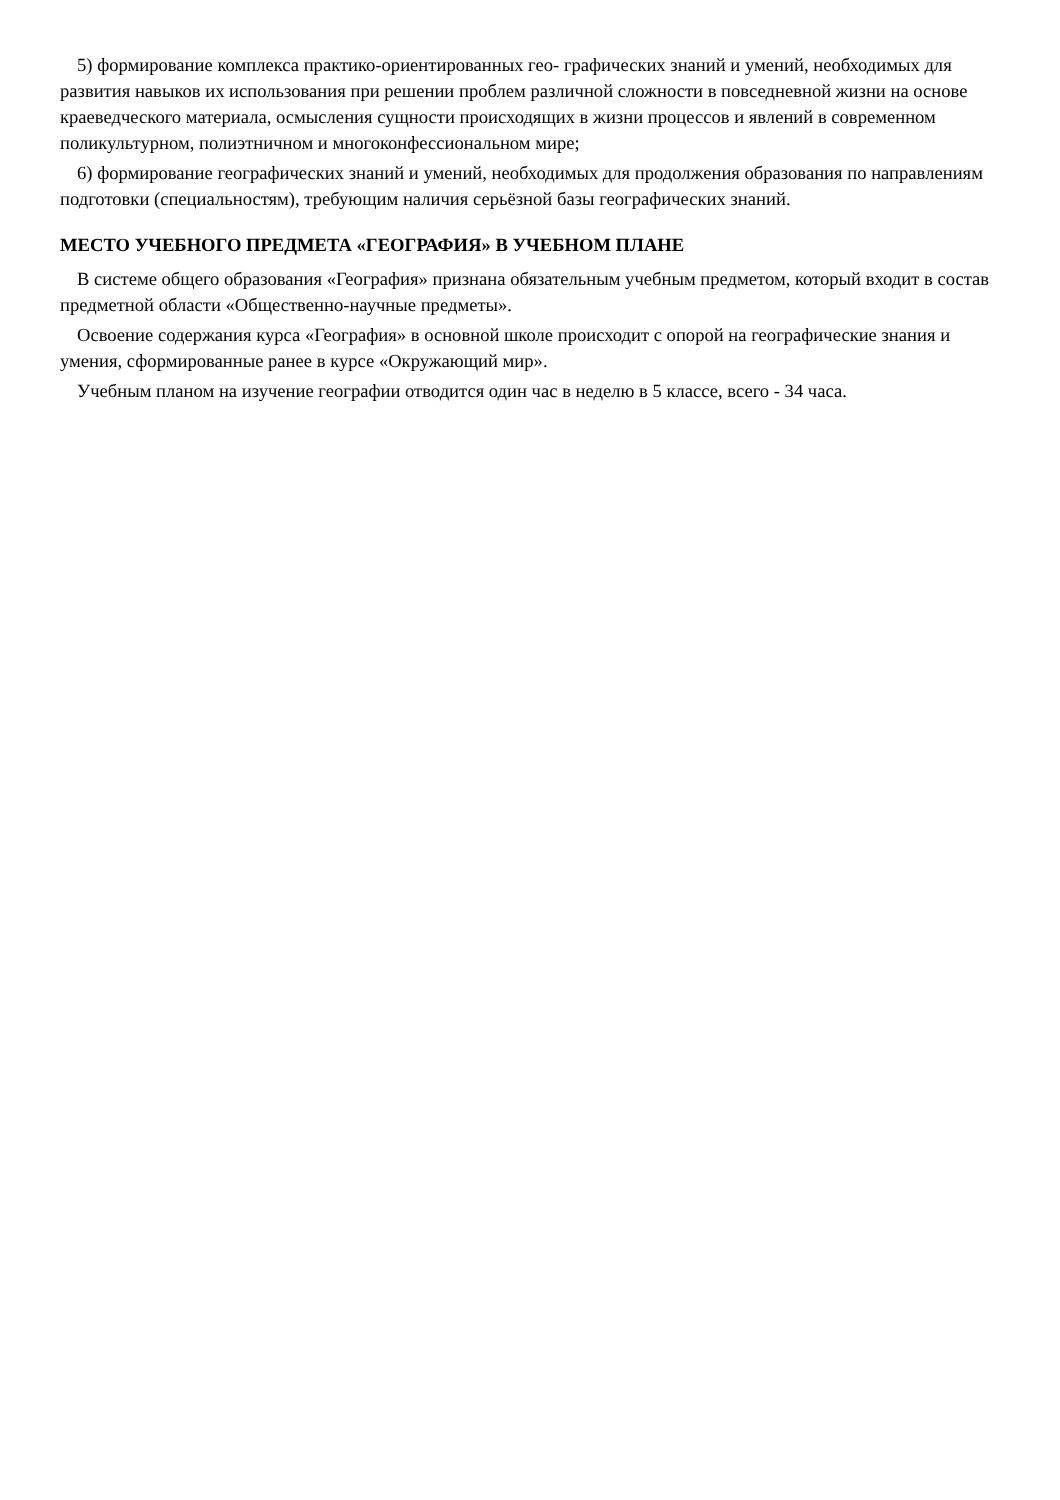5) формирование комплекса практико-ориентированных гео- графических знаний и умений, необходимых для развития навыков их использования при решении проблем различной сложности в повседневной жизни на основе краеведческого материала, осмысления сущности происходящих в жизни процессов и явлений в современном поликультурном, полиэтничном и многоконфессиональном мире;
6) формирование географических знаний и умений, необходимых для продолжения образования по направлениям подготовки (специальностям), требующим наличия серьёзной базы географических знаний.
МЕСТО УЧЕБНОГО ПРЕДМЕТА «ГЕОГРАФИЯ» В УЧЕБНОМ ПЛАНЕ
В системе общего образования «География» признана обязательным учебным предметом, который входит в состав предметной области «Общественно-научные предметы».
Освоение содержания курса «География» в основной школе происходит с опорой на географические знания и умения, сформированные ранее в курсе «Окружающий мир».
Учебным планом на изучение географии отводится один час в неделю в 5 классе, всего - 34 часа.